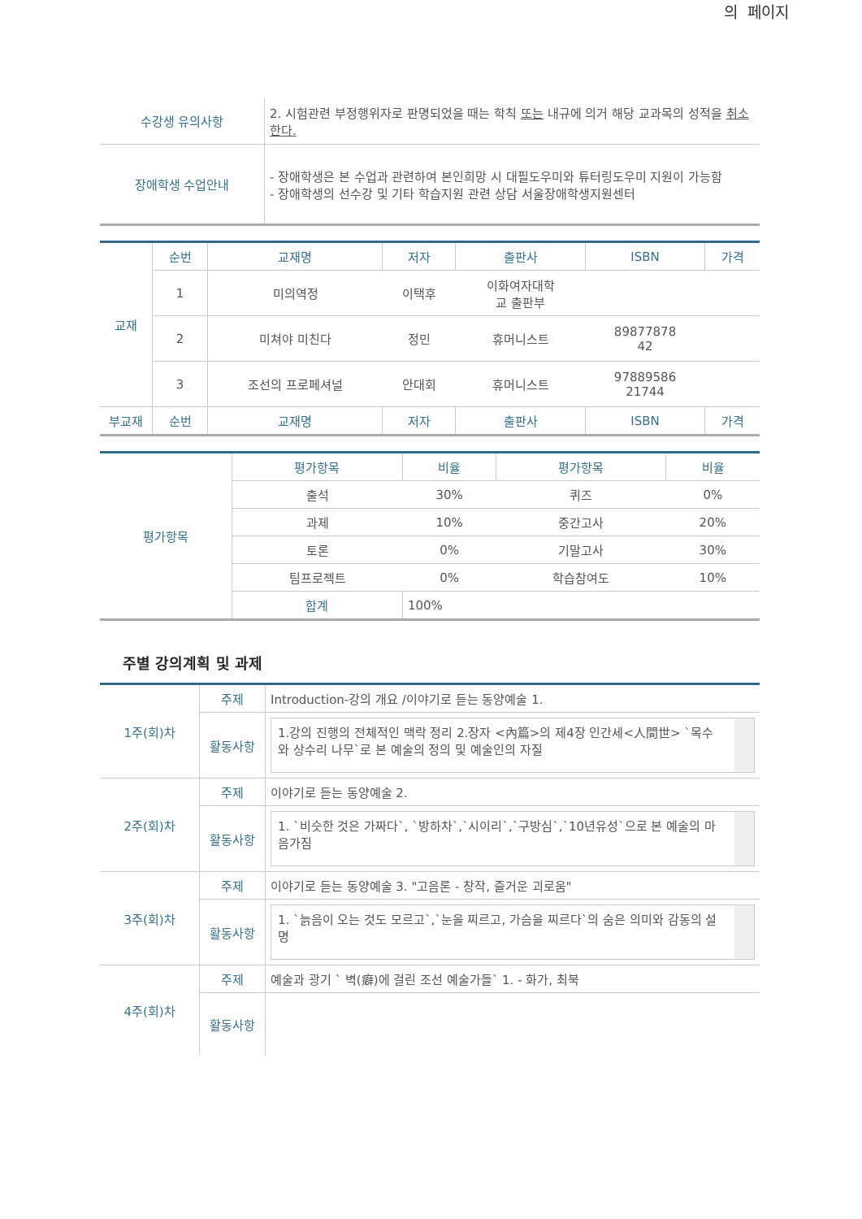의 페이지
| 수강생 유의사항 | 2. 시험관련 부정행위자로 판명되었을 때는 학칙 또는 내규에 의거 해당 교과목의 성적을 취소한다. |
| 장애학생 수업안내 | - 장애학생은 본 수업과 관련하여 본인희망 시 대필도우미와 튜터링도우미 지원이 가능함 - 장애학생의 선수강 및 기타 학습지원 관련 상담 서울장애학생지원센터 |
| 교재 | 순번 | 교재명 | 저자 | 출판사 | ISBN | 가격 |
| | 1 | 미의역정 | 이택후 | 이화여자대학 교 출판부 | | |
| | 2 | 미쳐야 미친다 | 정민 | 휴머니스트 | 89877878 42 | |
| | 3 | 조선의 프로페셔널 | 안대회 | 휴머니스트 | 97889586 21744 | |
| 부교재 | 순번 | 교재명 | 저자 | 출판사 | ISBN | 가격 |
| 평가항목 | 평가항목 | 비율 | 평가항목 | 비율 |
| | 출석 | 30% | 퀴즈 | 0% |
| | 과제 | 10% | 중간고사 | 20% |
| | 토론 | 0% | 기말고사 | 30% |
| | 팀프로젝트 | 0% | 학습참여도 | 10% |
| | 합계 | 100% | | |
주별 강의계획 및 과제
| 1주(회)차 | 주제 | Introduction-강의 개요 /이야기로 듣는 동양예술 1. |
| | 활동사항 | 1.강의 진행의 전체적인 맥락 정리 2.장자 <內篇>의 제4장 인간세<人間世> `목수와 상수리 나무`로 본 예술의 정의 및 예술인의 자질 |
| 2주(회)차 | 주제 | 이야기로 듣는 동양예술 2. |
| | 활동사항 | 1. `비슷한 것은 가짜다`, `방하차`,`시이리`,`구방심`,`10년유성`으로 본 예술의 마음가짐 |
| 3주(회)차 | 주제 | 이야기로 듣는 동양예술 3. "고음론 - 창작, 즐거운 괴로움" |
| | 활동사항 | 1. `늙음이 오는 것도 모르고`,`눈을 찌르고, 가슴을 찌르다`의 숨은 의미와 감동의 설명 |
| 4주(회)차 | 주제 | 예술과 광기 ` 벽(癖)에 걸린 조선 예술가들` 1. - 화가, 최북 |
| | 활동사항 | |